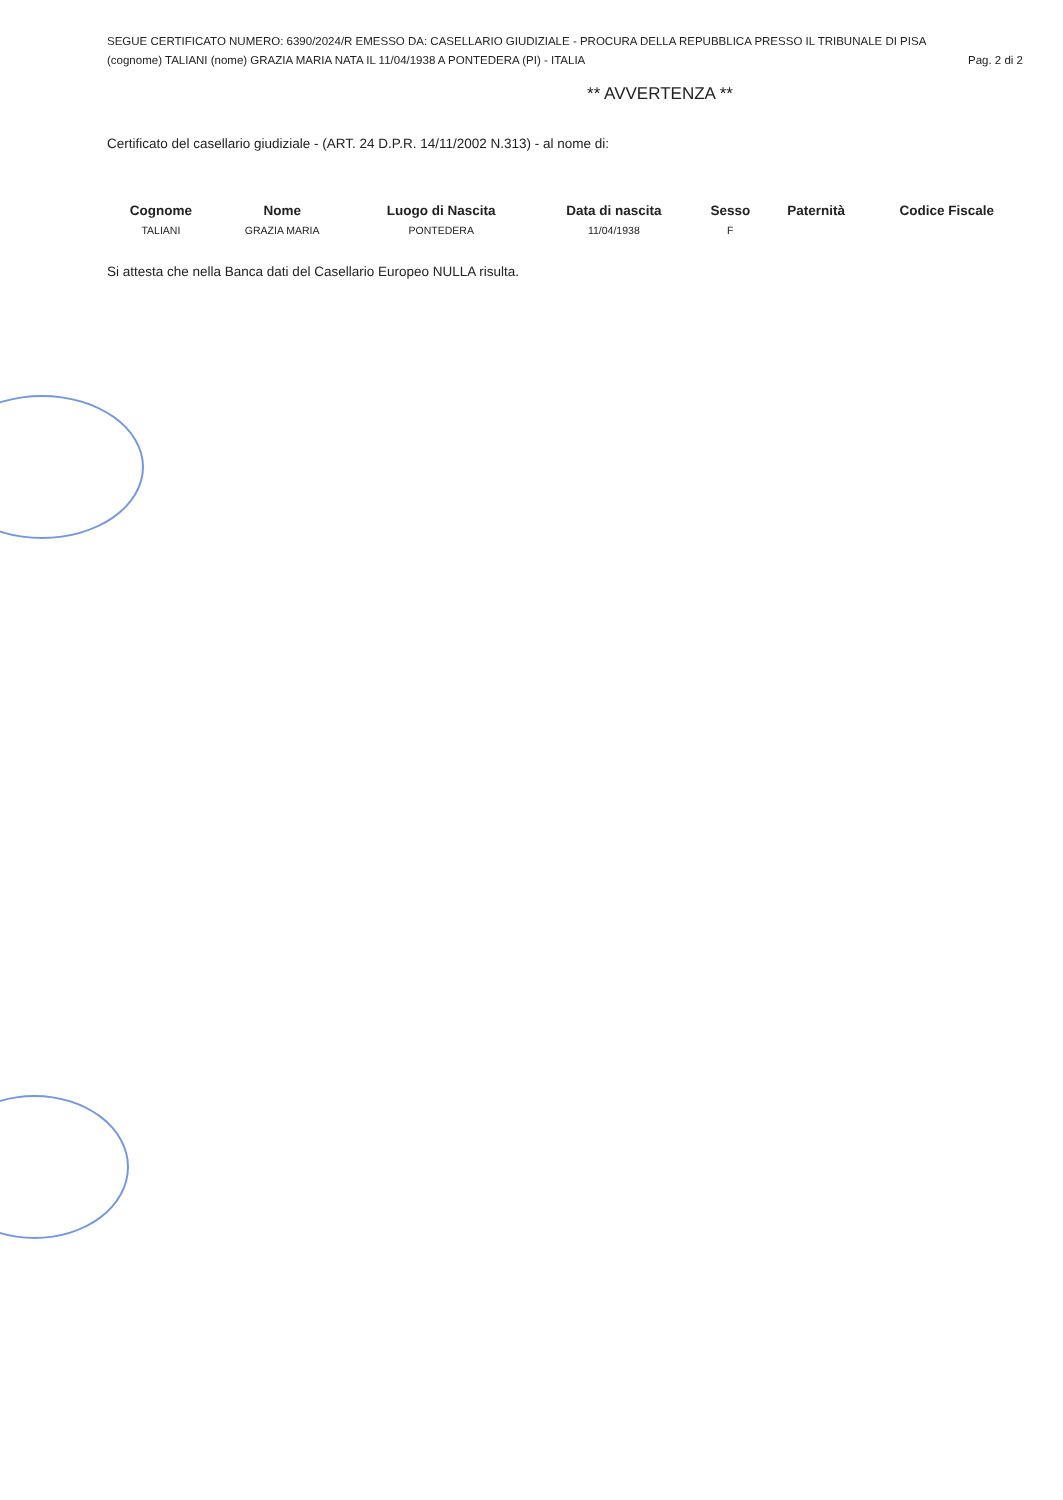SEGUE CERTIFICATO NUMERO: 6390/2024/R EMESSO DA: CASELLARIO GIUDIZIALE - PROCURA DELLA REPUBBLICA PRESSO IL TRIBUNALE DI PISA
(cognome) TALIANI (nome) GRAZIA MARIA NATA IL 11/04/1938 A PONTEDERA (PI) - ITALIA Pag. 2 di 2
** AVVERTENZA **
Certificato del casellario giudiziale - (ART. 24 D.P.R. 14/11/2002 N.313) - al nome di:
| Cognome | Nome | Luogo di Nascita | Data di nascita | Sesso | Paternità | Codice Fiscale |
| --- | --- | --- | --- | --- | --- | --- |
| TALIANI | GRAZIA MARIA | PONTEDERA | 11/04/1938 | F | | |
Si attesta che nella Banca dati del Casellario Europeo NULLA risulta.